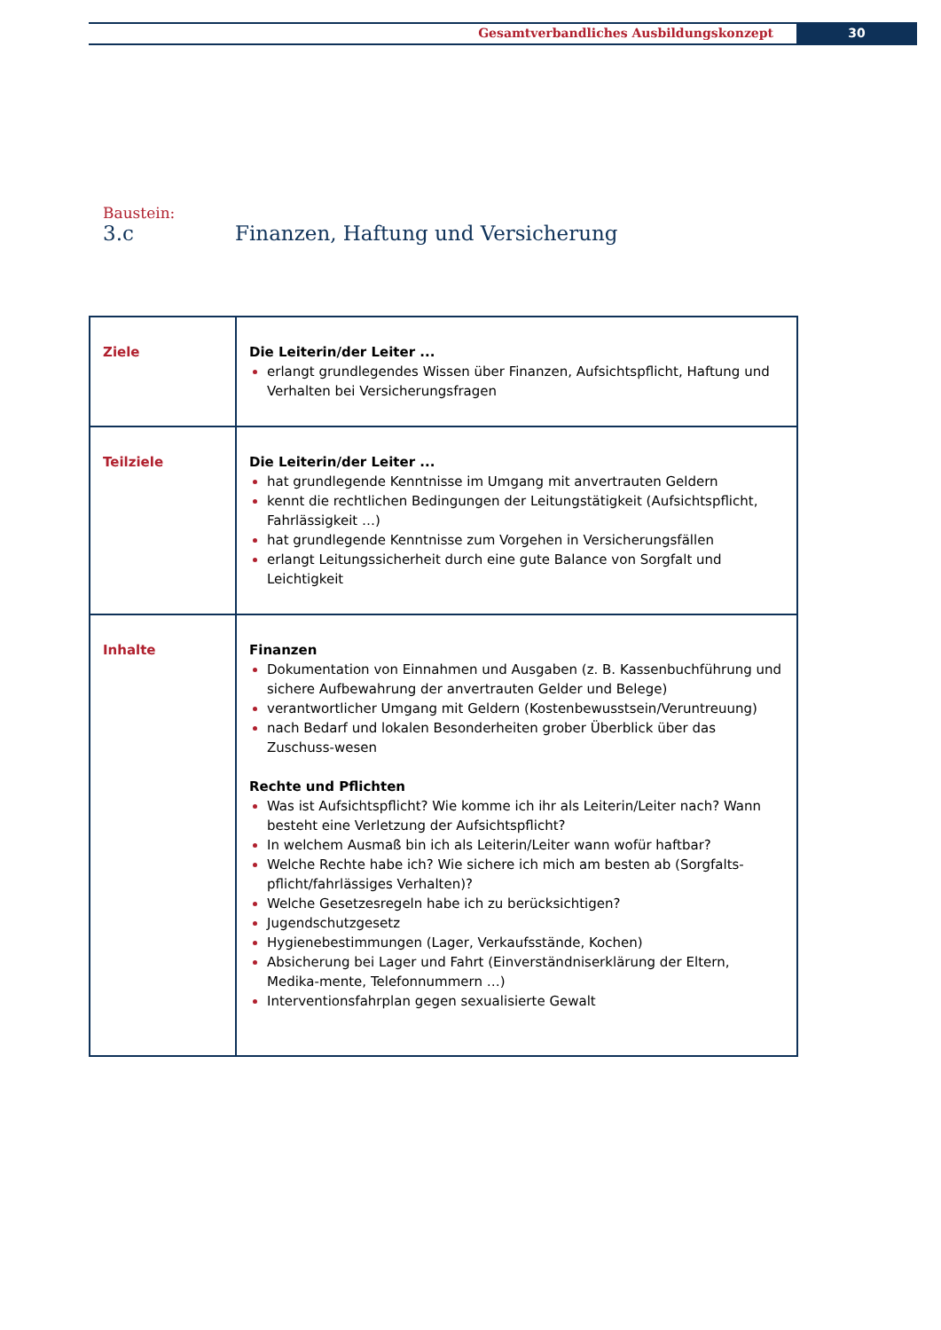Gesamtverbandliches Ausbildungskonzept
30
Baustein:
3.c Finanzen, Haftung und Versicherung
| Ziele | Die Leiterin/der Leiter ... erlangt grundlegendes Wissen über Finanzen, Aufsichtspflicht, Haftung und Verhalten bei Versicherungsfragen |
| Teilziele | Die Leiterin/der Leiter ... hat grundlegende Kenntnisse im Umgang mit anvertrauten Geldern kennt die rechtlichen Bedingungen der Leitungstätigkeit (Aufsichtspflicht, Fahrlässigkeit …) hat grundlegende Kenntnisse zum Vorgehen in Versicherungsfällen erlangt Leitungssicherheit durch eine gute Balance von Sorgfalt und Leichtigkeit |
| Inhalte | Finanzen Dokumentation von Einnahmen und Ausgaben (z. B. Kassenbuchführung und sichere Aufbewahrung der anvertrauten Gelder und Belege) verantwortlicher Umgang mit Geldern (Kostenbewusstsein/Veruntreuung) nach Bedarf und lokalen Besonderheiten grober Überblick über das Zuschuss-wesen Rechte und Pflichten Was ist Aufsichtspflicht? Wie komme ich ihr als Leiterin/Leiter nach? Wann besteht eine Verletzung der Aufsichtspflicht? In welchem Ausmaß bin ich als Leiterin/Leiter wann wofür haftbar? Welche Rechte habe ich? Wie sichere ich mich am besten ab (Sorgfalts-pflicht/fahrlässiges Verhalten)? Welche Gesetzesregeln habe ich zu berücksichtigen? Jugendschutzgesetz Hygienebestimmungen (Lager, Verkaufsstände, Kochen) Absicherung bei Lager und Fahrt (Einverständniserklärung der Eltern, Medika-mente, Telefonnummern …) Interventionsfahrplan gegen sexualisierte Gewalt |